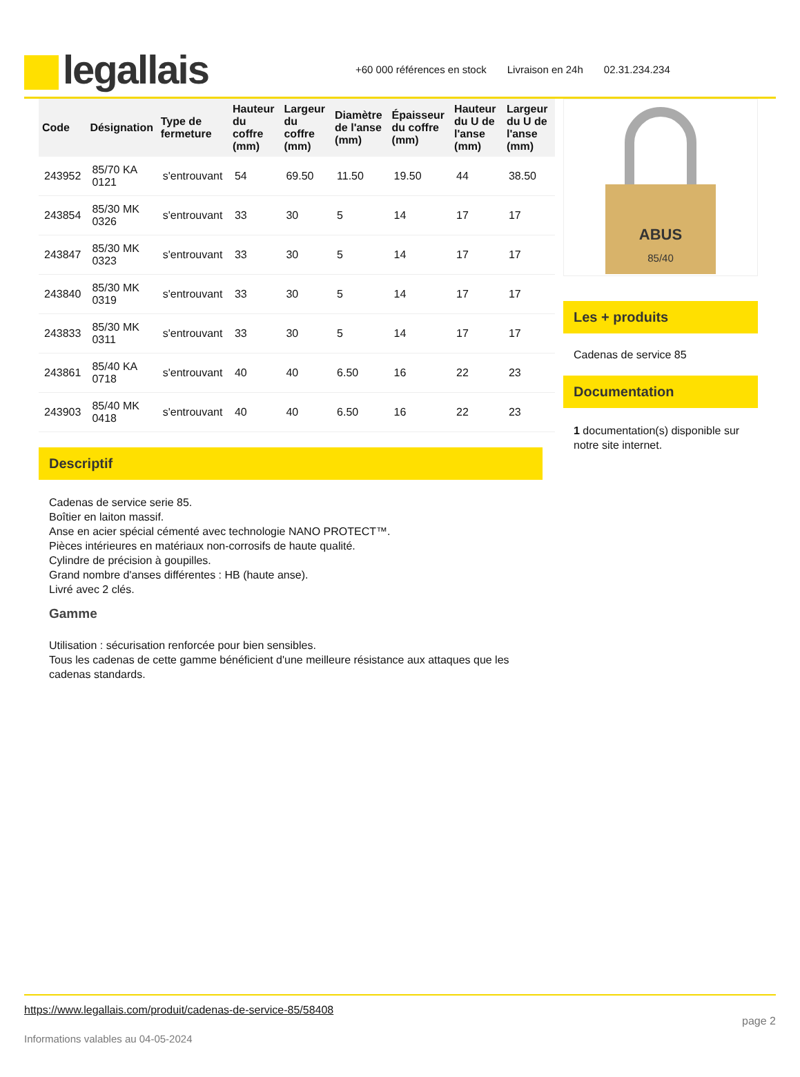legallais
+60 000 références en stock Livraison en 24h 02.31.234.234
| Code | Désignation | Type de fermeture | Hauteur du coffre (mm) | Largeur du coffre (mm) | Diamètre de l'anse (mm) | Épaisseur du coffre (mm) | Hauteur du U de l'anse (mm) | Largeur du U de l'anse (mm) |
| --- | --- | --- | --- | --- | --- | --- | --- | --- |
| 243952 | 85/70 KA 0121 | s'entrouvant | 54 | 69.50 | 11.50 | 19.50 | 44 | 38.50 |
| 243854 | 85/30 MK 0326 | s'entrouvant | 33 | 30 | 5 | 14 | 17 | 17 |
| 243847 | 85/30 MK 0323 | s'entrouvant | 33 | 30 | 5 | 14 | 17 | 17 |
| 243840 | 85/30 MK 0319 | s'entrouvant | 33 | 30 | 5 | 14 | 17 | 17 |
| 243833 | 85/30 MK 0311 | s'entrouvant | 33 | 30 | 5 | 14 | 17 | 17 |
| 243861 | 85/40 KA 0718 | s'entrouvant | 40 | 40 | 6.50 | 16 | 22 | 23 |
| 243903 | 85/40 MK 0418 | s'entrouvant | 40 | 40 | 6.50 | 16 | 22 | 23 |
Descriptif
Cadenas de service serie 85.
Boîtier en laiton massif.
Anse en acier spécial cémenté avec technologie NANO PROTECT™.
Pièces intérieures en matériaux non-corrosifs de haute qualité.
Cylindre de précision à goupilles.
Grand nombre d'anses différentes : HB (haute anse).
Livré avec 2 clés.
Gamme
Utilisation : sécurisation renforcée pour bien sensibles.
Tous les cadenas de cette gamme bénéficient d'une meilleure résistance aux attaques que les cadenas standards.
ABUS
85/40
Les + produits
Cadenas de service 85
Documentation
1 documentation(s) disponible sur notre site internet.
https://www.legallais.com/produit/cadenas-de-service-85/58408 page 2
Informations valables au 04-05-2024